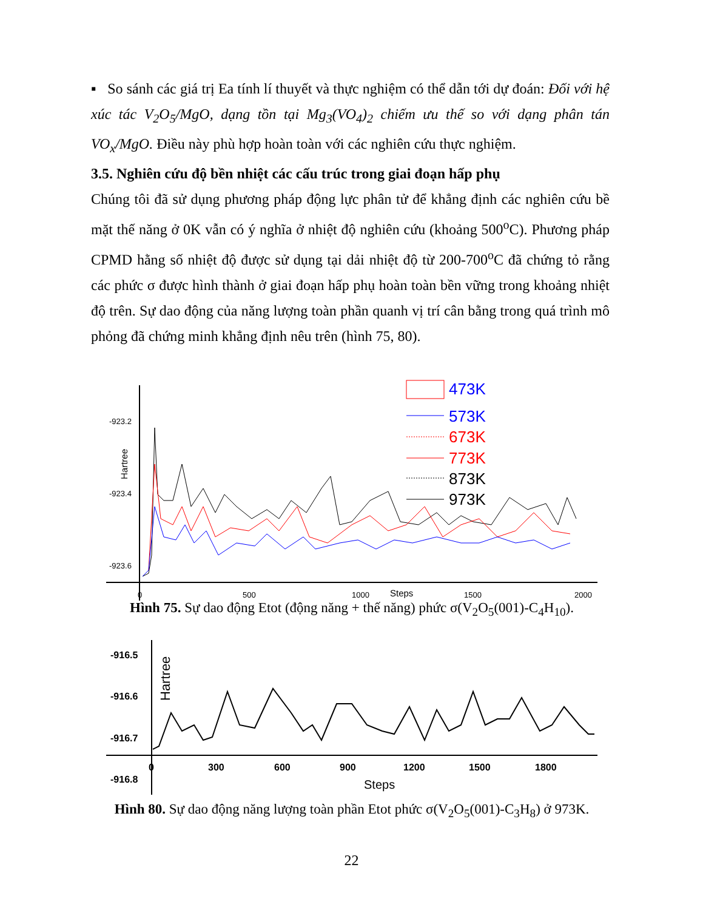▪ So sánh các giá trị Ea tính lí thuyết và thực nghiệm có thể dẫn tới dự đoán: Đối với hệ xúc tác V<sub>2</sub>O<sub>5</sub>/MgO, dạng tồn tại Mg<sub>3</sub>(VO<sub>4</sub>)<sub>2</sub> chiếm ưu thế so với dạng phân tán VO<sub>x</sub>/MgO. Điều này phù hợp hoàn toàn với các nghiên cứu thực nghiệm.
3.5. Nghiên cứu độ bền nhiệt các cấu trúc trong giai đoạn hấp phụ
Chúng tôi đã sử dụng phương pháp động lực phân tử để khẳng định các nghiên cứu bề mặt thế năng ở 0K vẫn có ý nghĩa ở nhiệt độ nghiên cứu (khoảng 500<sup>o</sup>C). Phương pháp CPMD hằng số nhiệt độ được sử dụng tại dải nhiệt độ từ 200-700<sup>o</sup>C đã chứng tỏ rằng các phức σ được hình thành ở giai đoạn hấp phụ hoàn toàn bền vững trong khoảng nhiệt độ trên. Sự dao động của năng lượng toàn phần quanh vị trí cân bằng trong quá trình mô phỏng đã chứng minh khẳng định nêu trên (hình 75, 80).
-923.2
-923.4
-923.6
Hartree
0
500
1000
Steps
1500
2000
473K
573K
673K
773K
873K
973K
Hình 75. Sự dao động Etot (động năng + thế năng) phức σ(V<sub>2</sub>O<sub>5</sub>(001)-C<sub>4</sub>H<sub>10</sub>).
-916.5
-916.6
-916.7
-916.8
Hartree
0
300
600
900
1200
1500
1800
Steps
Hình 80. Sự dao động năng lượng toàn phần Etot phức σ(V<sub>2</sub>O<sub>5</sub>(001)-C<sub>3</sub>H<sub>8</sub>) ở 973K.
22